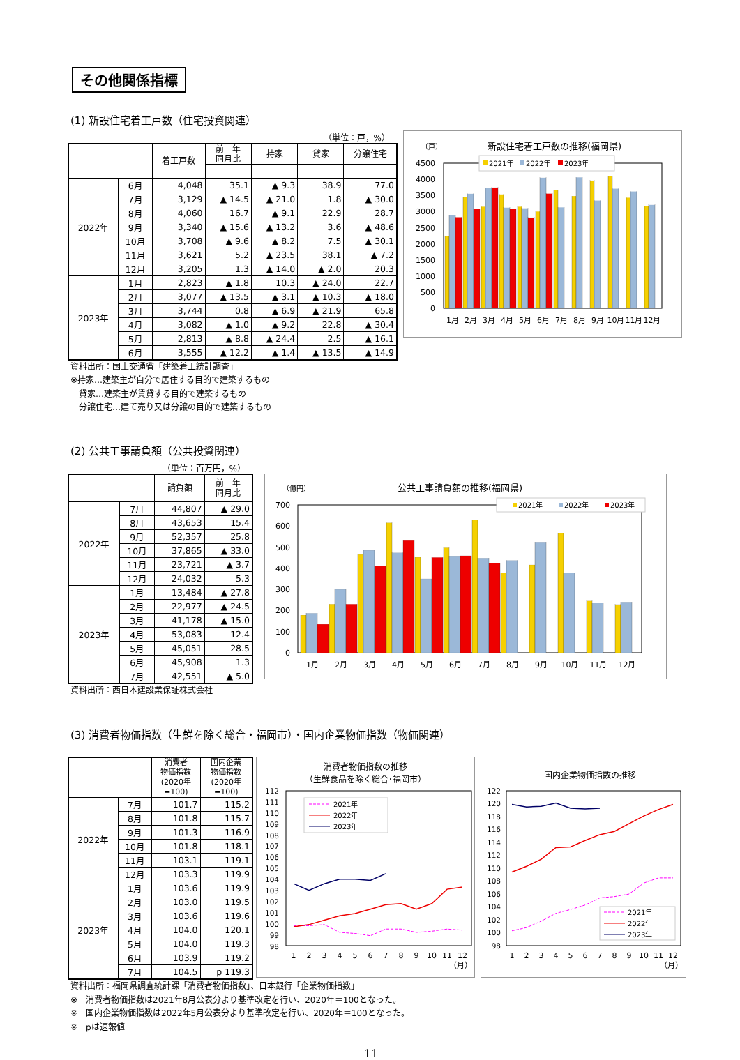その他関係指標
(1) 新設住宅着工戸数（住宅投資関連）
（単位：戸，%）
| | | 着工戸数 | 前 年 同月比 | 持家 | 貸家 | 分譲住宅 |
| --- | --- | --- | --- | --- | --- | --- |
| 2022年 | 6月 | 4,048 | 35.1 | ▲ 9.3 | 38.9 | 77.0 |
| | 7月 | 3,129 | ▲ 14.5 | ▲ 21.0 | 1.8 | ▲ 30.0 |
| | 8月 | 4,060 | 16.7 | ▲ 9.1 | 22.9 | 28.7 |
| | 9月 | 3,340 | ▲ 15.6 | ▲ 13.2 | 3.6 | ▲ 48.6 |
| | 10月 | 3,708 | ▲ 9.6 | ▲ 8.2 | 7.5 | ▲ 30.1 |
| | 11月 | 3,621 | 5.2 | ▲ 23.5 | 38.1 | ▲ 7.2 |
| | 12月 | 3,205 | 1.3 | ▲ 14.0 | ▲ 2.0 | 20.3 |
| 2023年 | 1月 | 2,823 | ▲ 1.8 | 10.3 | ▲ 24.0 | 22.7 |
| | 2月 | 3,077 | ▲ 13.5 | ▲ 3.1 | ▲ 10.3 | ▲ 18.0 |
| | 3月 | 3,744 | 0.8 | ▲ 6.9 | ▲ 21.9 | 65.8 |
| | 4月 | 3,082 | ▲ 1.0 | ▲ 9.2 | 22.8 | ▲ 30.4 |
| | 5月 | 2,813 | ▲ 8.8 | ▲ 24.4 | 2.5 | ▲ 16.1 |
| | 6月 | 3,555 | ▲ 12.2 | ▲ 1.4 | ▲ 13.5 | ▲ 14.9 |
資料出所：国土交通省「建築着工統計調査」
※持家…建築主が自分で居住する目的で建築するもの
　貸家…建築主が賃貸する目的で建築するもの
　分譲住宅…建て売り又は分譲の目的で建築するもの
（戸）
新設住宅着工戸数の推移(福岡県)
4500
4000
3500
3000
2500
2000
1500
1000
500
0
2021年
2022年
2023年
1月
2月
3月
4月
5月
6月
7月
8月
9月
10月
11月
12月
(2) 公共工事請負額（公共投資関連）
（単位：百万円，%）
| | | 請負額 | 前 年 同月比 |
| --- | --- | --- | --- |
| 2022年 | 7月 | 44,807 | ▲ 29.0 |
| | 8月 | 43,653 | 15.4 |
| | 9月 | 52,357 | 25.8 |
| | 10月 | 37,865 | ▲ 33.0 |
| | 11月 | 23,721 | ▲ 3.7 |
| | 12月 | 24,032 | 5.3 |
| 2023年 | 1月 | 13,484 | ▲ 27.8 |
| | 2月 | 22,977 | ▲ 24.5 |
| | 3月 | 41,178 | ▲ 15.0 |
| | 4月 | 53,083 | 12.4 |
| | 5月 | 45,051 | 28.5 |
| | 6月 | 45,908 | 1.3 |
| | 7月 | 42,551 | ▲ 5.0 |
資料出所：西日本建設業保証株式会社
（億円）
公共工事請負額の推移(福岡県)
700
600
500
400
300
200
100
0
2021年
2022年
2023年
1月
2月
3月
4月
5月
6月
7月
8月
9月
10月
11月
12月
(3) 消費者物価指数（生鮮を除く総合・福岡市）・国内企業物価指数（物価関連）
| | | 消費者 物価指数 (2020年 =100) | 国内企業 物価指数 (2020年 =100) |
| --- | --- | --- | --- |
| 2022年 | 7月 | 101.7 | 115.2 |
| | 8月 | 101.8 | 115.7 |
| | 9月 | 101.3 | 116.9 |
| | 10月 | 101.8 | 118.1 |
| | 11月 | 103.1 | 119.1 |
| | 12月 | 103.3 | 119.9 |
| 2023年 | 1月 | 103.6 | 119.9 |
| | 2月 | 103.0 | 119.5 |
| | 3月 | 103.6 | 119.6 |
| | 4月 | 104.0 | 120.1 |
| | 5月 | 104.0 | 119.3 |
| | 6月 | 103.9 | 119.2 |
| | 7月 | 104.5 | p 119.3 |
消費者物価指数の推移
（生鮮食品を除く総合･福岡市）
112
111
110
109
108
107
106
105
104
103
102
101
100
99
98
2021年
2022年
2023年
1
2
3
4
5
6
7
8
9
10
11
12
（月）
国内企業物価指数の推移
122
120
118
116
114
112
110
108
106
104
102
100
98
2021年
2022年
2023年
1
2
3
4
5
6
7
8
9
10
11
12
（月）
資料出所：福岡県調査統計課「消費者物価指数」、日本銀行「企業物価指数」
※　消費者物価指数は2021年8月公表分より基準改定を行い、2020年＝100となった。
※　国内企業物価指数は2022年5月公表分より基準改定を行い、2020年＝100となった。
※　pは速報値
11